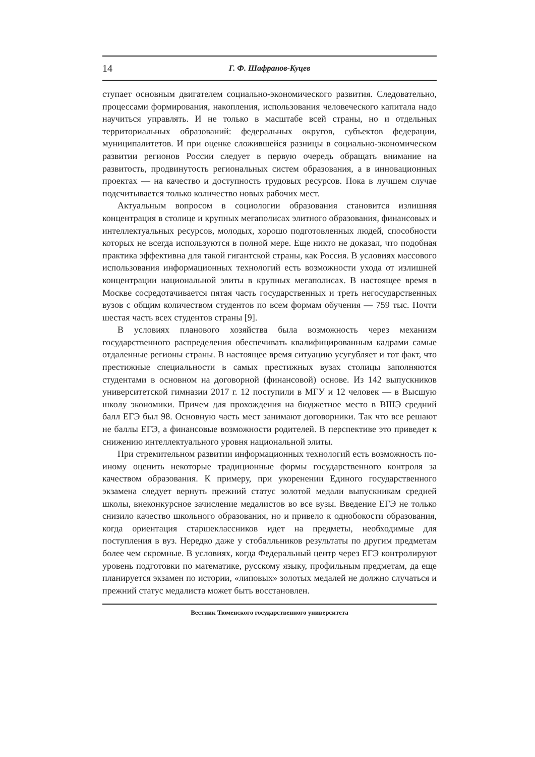14 Г. Ф. Шафранов-Куцев
ступает основным двигателем социально-экономического развития. Следовательно, процессами формирования, накопления, использования человеческого капитала надо научиться управлять. И не только в масштабе всей страны, но и отдельных территориальных образований: федеральных округов, субъектов федерации, муниципалитетов. И при оценке сложившейся разницы в социально-экономическом развитии регионов России следует в первую очередь обращать внимание на развитость, продвинутость региональных систем образования, а в инновационных проектах — на качество и доступность трудовых ресурсов. Пока в лучшем случае подсчитывается только количество новых рабочих мест.
Актуальным вопросом в социологии образования становится излишняя концентрация в столице и крупных мегаполисах элитного образования, финансовых и интеллектуальных ресурсов, молодых, хорошо подготовленных людей, способности которых не всегда используются в полной мере. Еще никто не доказал, что подобная практика эффективна для такой гигантской страны, как Россия. В условиях массового использования информационных технологий есть возможности ухода от излишней концентрации национальной элиты в крупных мегаполисах. В настоящее время в Москве сосредотачивается пятая часть государственных и треть негосударственных вузов с общим количеством студентов по всем формам обучения — 759 тыс. Почти шестая часть всех студентов страны [9].
В условиях планового хозяйства была возможность через механизм государственного распределения обеспечивать квалифицированным кадрами самые отдаленные регионы страны. В настоящее время ситуацию усугубляет и тот факт, что престижные специальности в самых престижных вузах столицы заполняются студентами в основном на договорной (финансовой) основе. Из 142 выпускников университетской гимназии 2017 г. 12 поступили в МГУ и 12 человек — в Высшую школу экономики. Причем для прохождения на бюджетное место в ВШЭ средний балл ЕГЭ был 98. Основную часть мест занимают договорники. Так что все решают не баллы ЕГЭ, а финансовые возможности родителей. В перспективе это приведет к снижению интеллектуального уровня национальной элиты.
При стремительном развитии информационных технологий есть возможность по-иному оценить некоторые традиционные формы государственного контроля за качеством образования. К примеру, при укоренении Единого государственного экзамена следует вернуть прежний статус золотой медали выпускникам средней школы, внеконкурсное зачисление медалистов во все вузы. Введение ЕГЭ не только снизило качество школьного образования, но и привело к однобокости образования, когда ориентация старшеклассников идет на предметы, необходимые для поступления в вуз. Нередко даже у стобалльников результаты по другим предметам более чем скромные. В условиях, когда Федеральный центр через ЕГЭ контролируют уровень подготовки по математике, русскому языку, профильным предметам, да еще планируется экзамен по истории, «липовых» золотых медалей не должно случаться и прежний статус медалиста может быть восстановлен.
Вестник Тюменского государственного университета